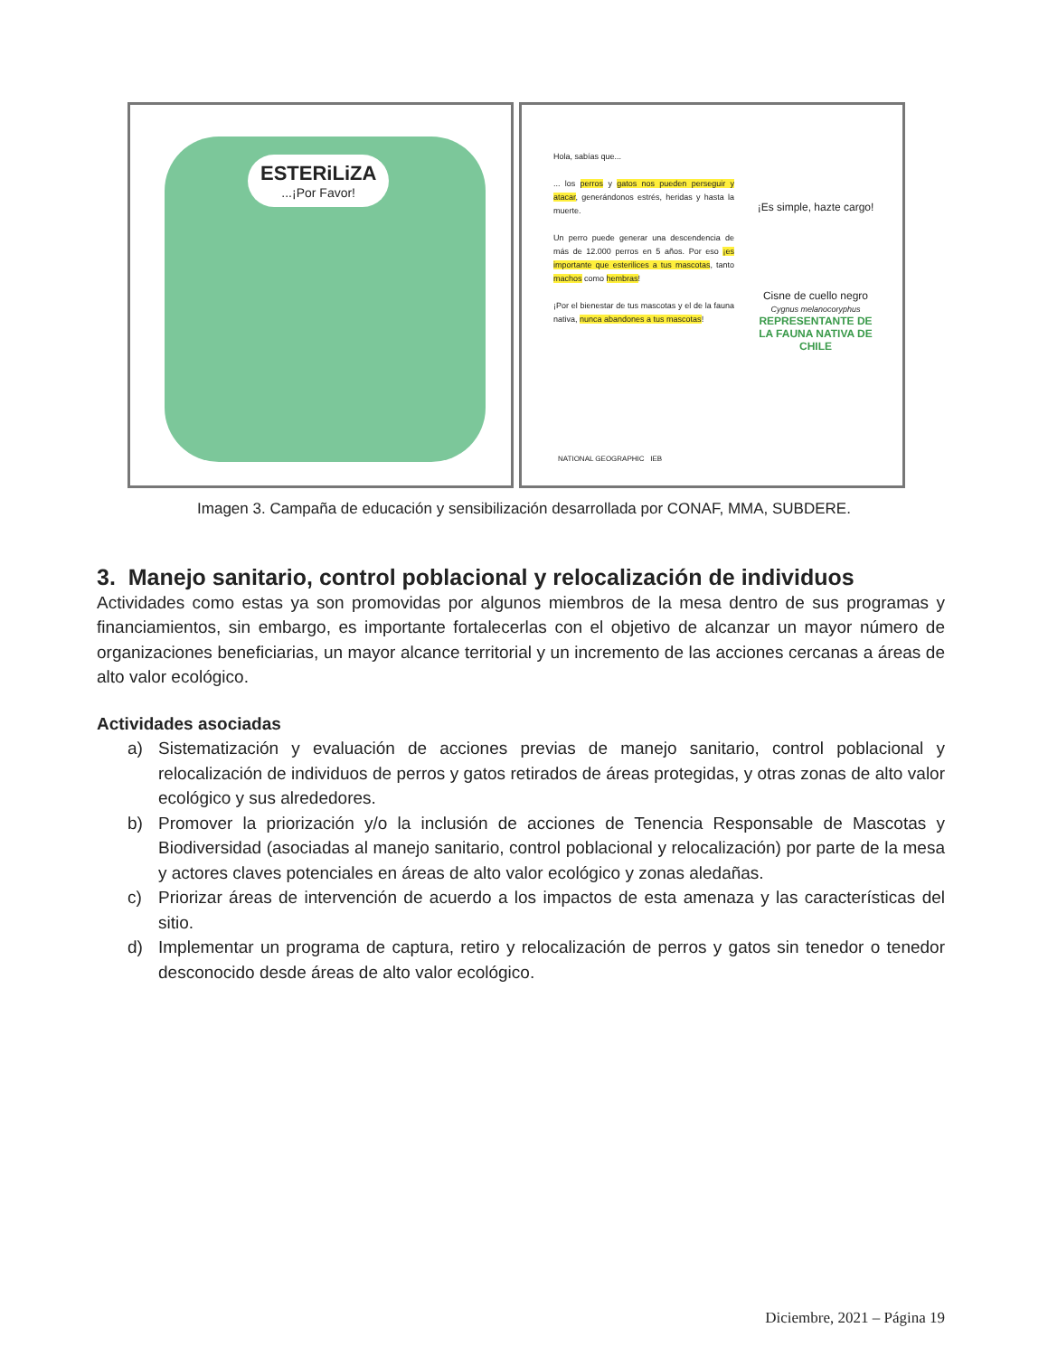ESTERiLiZA...¡Por Favor!
Hola, sabías que...
... los perros y gatos nos pueden perseguir y atacar, generándonos estrés, heridas y hasta la muerte.
Un perro puede generar una descendencia de más de 12.000 perros en 5 años. Por eso ¡es importante que esterilices a tus mascotas, tanto machos como hembras!
¡Por el bienestar de tus mascotas y el de la fauna nativa, nunca abandones a tus mascotas!
¡Es simple, hazte cargo!
Cisne de cuello negro
Cygnus melanocoryphus
REPRESENTANTE DE LA FAUNA NATIVA DE CHILE
NATIONAL GEOGRAPHIC IEB
Imagen 3. Campaña de educación y sensibilización desarrollada por CONAF, MMA, SUBDERE.
3. Manejo sanitario, control poblacional y relocalización de individuos
Actividades como estas ya son promovidas por algunos miembros de la mesa dentro de sus programas y financiamientos, sin embargo, es importante fortalecerlas con el objetivo de alcanzar un mayor número de organizaciones beneficiarias, un mayor alcance territorial y un incremento de las acciones cercanas a áreas de alto valor ecológico.
Actividades asociadas
a) Sistematización y evaluación de acciones previas de manejo sanitario, control poblacional y relocalización de individuos de perros y gatos retirados de áreas protegidas, y otras zonas de alto valor ecológico y sus alrededores.
b) Promover la priorización y/o la inclusión de acciones de Tenencia Responsable de Mascotas y Biodiversidad (asociadas al manejo sanitario, control poblacional y relocalización) por parte de la mesa y actores claves potenciales en áreas de alto valor ecológico y zonas aledañas.
c) Priorizar áreas de intervención de acuerdo a los impactos de esta amenaza y las características del sitio.
d) Implementar un programa de captura, retiro y relocalización de perros y gatos sin tenedor o tenedor desconocido desde áreas de alto valor ecológico.
Diciembre, 2021 – Página 19